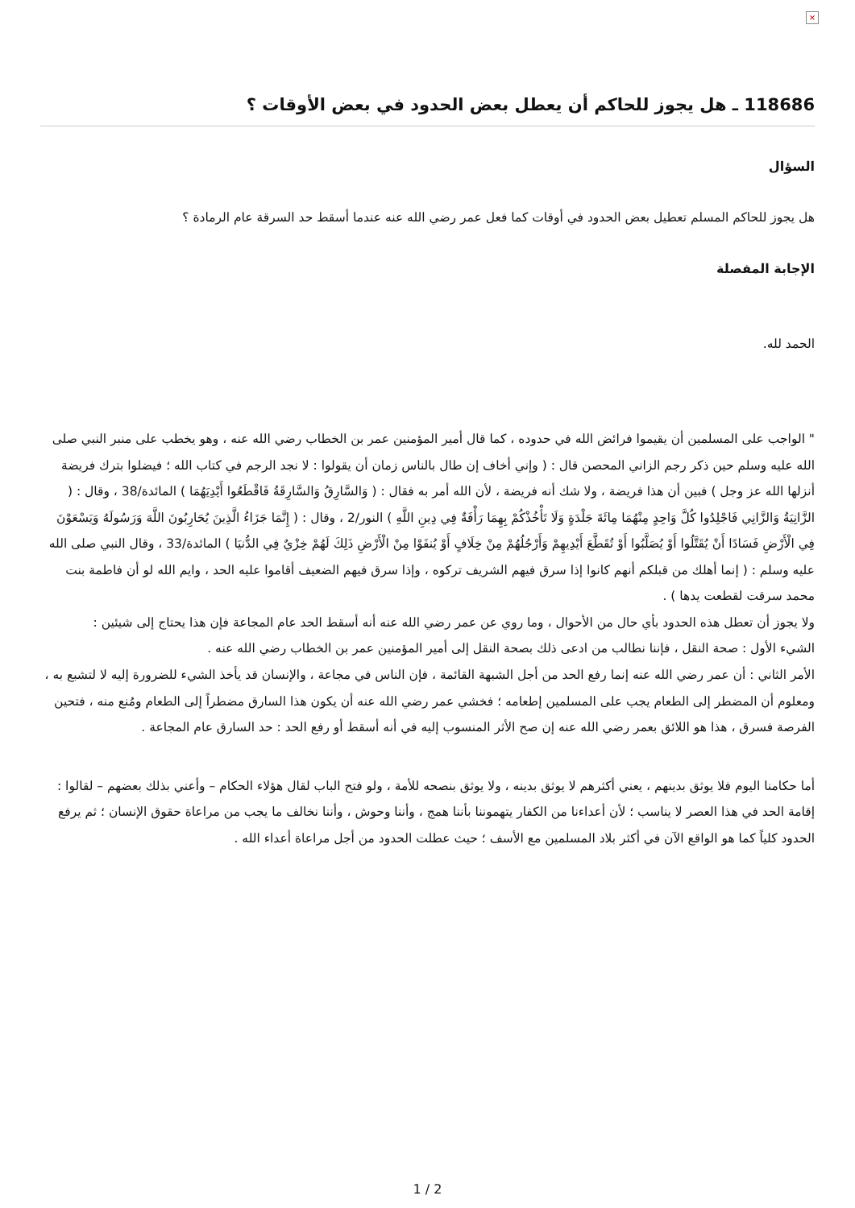×
118686 ـ هل يجوز للحاكم أن يعطل بعض الحدود في بعض الأوقات ؟
السؤال
هل يجوز للحاكم المسلم تعطيل بعض الحدود في أوقات كما فعل عمر رضي الله عنه عندما أسقط حد السرقة عام الرمادة ؟
الإجابة المفصلة
الحمد لله.
" الواجب على المسلمين أن يقيموا فرائض الله في حدوده ، كما قال أمير المؤمنين عمر بن الخطاب رضي الله عنه ، وهو يخطب على منبر النبي صلى الله عليه وسلم حين ذكر رجم الزاني المحصن قال : ( وإني أخاف إن طال بالناس زمان أن يقولوا : لا نجد الرجم في كتاب الله ؛ فيضلوا بترك فريضة أنزلها الله عز وجل ) فبين أن هذا فريضة ، ولا شك أنه فريضة ، لأن الله أمر به فقال : ( وَالسَّارِقُ وَالسَّارِقَةُ فَاقْطَعُوا أَيْدِيَهُمَا ) المائدة/38 ، وقال : ( الزَّانِيَةُ وَالزَّانِي فَاجْلِدُوا كُلَّ وَاحِدٍ مِنْهُمَا مِائَةَ جَلْدَةٍ وَلَا تَأْخُذْكُمْ بِهِمَا رَأْفَةٌ فِي دِينِ اللَّهِ ) النور/2 ، وقال : ( إِنَّمَا جَزَاءُ الَّذِينَ يُحَارِبُونَ اللَّهَ وَرَسُولَهُ وَيَسْعَوْنَ فِي الْأَرْضِ فَسَادًا أَنْ يُقَتَّلُوا أَوْ يُصَلَّبُوا أَوْ تُقَطَّعَ أَيْدِيهِمْ وَأَرْجُلُهُمْ مِنْ خِلَافٍ أَوْ يُنفَوْا مِنْ الْأَرْضِ ذَلِكَ لَهُمْ خِزْيٌ فِي الدُّنيَا ) المائدة/33 ، وقال النبي صلى الله عليه وسلم : ( إنما أهلك من قبلكم أنهم كانوا إذا سرق فيهم الشريف تركوه ، وإذا سرق فيهم الضعيف أقاموا عليه الحد ، وايم الله لو أن فاطمة بنت محمد سرقت لقطعت يدها ) .
ولا يجوز أن تعطل هذه الحدود بأي حال من الأحوال ، وما روي عن عمر رضي الله عنه أنه أسقط الحد عام المجاعة فإن هذا يحتاج إلى شيئين :
الشيء الأول : صحة النقل ، فإننا نطالب من ادعى ذلك بصحة النقل إلى أمير المؤمنين عمر بن الخطاب رضي الله عنه .
الأمر الثاني : أن عمر رضي الله عنه إنما رفع الحد من أجل الشبهة القائمة ، فإن الناس في مجاعة ، والإنسان قد يأخذ الشيء للضرورة إليه لا لتشبع به ، ومعلوم أن المضطر إلى الطعام يجب على المسلمين إطعامه ؛ فخشي عمر رضي الله عنه أن يكون هذا السارق مضطراً إلى الطعام ومُنع منه ، فتحين الفرصة فسرق ، هذا هو اللائق بعمر رضي الله عنه إن صح الأثر المنسوب إليه في أنه أسقط أو رفع الحد : حد السارق عام المجاعة .
أما حكامنا اليوم فلا يوثق بدينهم ، يعني أكثرهم لا يوثق بدينه ، ولا يوثق بنصحه للأمة ، ولو فتح الباب لقال هؤلاء الحكام – وأعني بذلك بعضهم – لقالوا : إقامة الحد في هذا العصر لا يناسب ؛ لأن أعداءنا من الكفار يتهموننا بأننا همج ، وأننا وحوش ، وأننا نخالف ما يجب من مراعاة حقوق الإنسان ؛ ثم يرفع الحدود كلياً كما هو الواقع الآن في أكثر بلاد المسلمين مع الأسف ؛ حيث عطلت الحدود من أجل مراعاة أعداء الله .
1 / 2